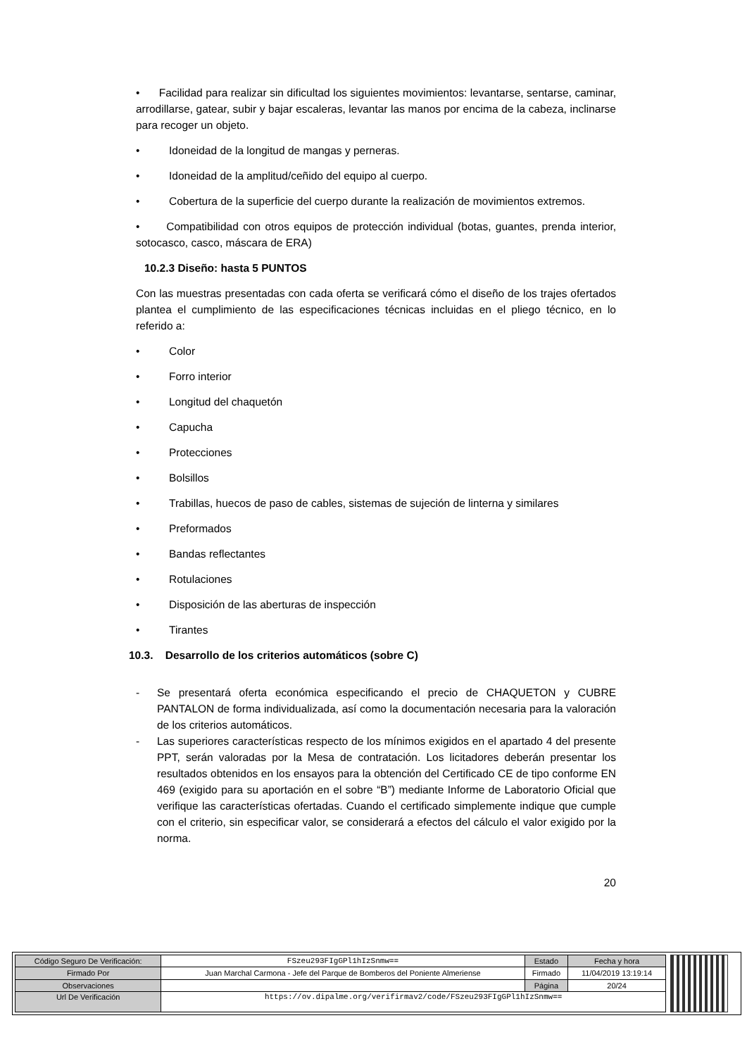• Facilidad para realizar sin dificultad los siguientes movimientos: levantarse, sentarse, caminar, arrodillarse, gatear, subir y bajar escaleras, levantar las manos por encima de la cabeza, inclinarse para recoger un objeto.
• Idoneidad de la longitud de mangas y perneras.
• Idoneidad de la amplitud/ceñido del equipo al cuerpo.
• Cobertura de la superficie del cuerpo durante la realización de movimientos extremos.
• Compatibilidad con otros equipos de protección individual (botas, guantes, prenda interior, sotocasco, casco, máscara de ERA)
10.2.3 Diseño: hasta 5 PUNTOS
Con las muestras presentadas con cada oferta se verificará cómo el diseño de los trajes ofertados plantea el cumplimiento de las especificaciones técnicas incluidas en el pliego técnico, en lo referido a:
• Color
• Forro interior
• Longitud del chaquetón
• Capucha
• Protecciones
• Bolsillos
• Trabillas, huecos de paso de cables, sistemas de sujeción de linterna y similares
• Preformados
• Bandas reflectantes
• Rotulaciones
• Disposición de las aberturas de inspección
• Tirantes
10.3. Desarrollo de los criterios automáticos (sobre C)
- Se presentará oferta económica especificando el precio de CHAQUETON y CUBRE PANTALON de forma individualizada, así como la documentación necesaria para la valoración de los criterios automáticos.
- Las superiores características respecto de los mínimos exigidos en el apartado 4 del presente PPT, serán valoradas por la Mesa de contratación. Los licitadores deberán presentar los resultados obtenidos en los ensayos para la obtención del Certificado CE de tipo conforme EN 469 (exigido para su aportación en el sobre “B”) mediante Informe de Laboratorio Oficial que verifique las características ofertadas. Cuando el certificado simplemente indique que cumple con el criterio, sin especificar valor, se considerará a efectos del cálculo el valor exigido por la norma.
20
| Código Seguro De Verificación: | FSzeu293FIgGPl1hIzSnmw== | Estado | Fecha y hora |
| Firmado Por | Juan Marchal Carmona - Jefe del Parque de Bomberos del Poniente Almeriense | Firmado | 11/04/2019 13:19:14 |
| Observaciones | | Página | 20/24 |
| Url De Verificación | https://ov.dipalme.org/verifirmav2/code/FSzeu293FIgGPl1hIzSnmw== | | |